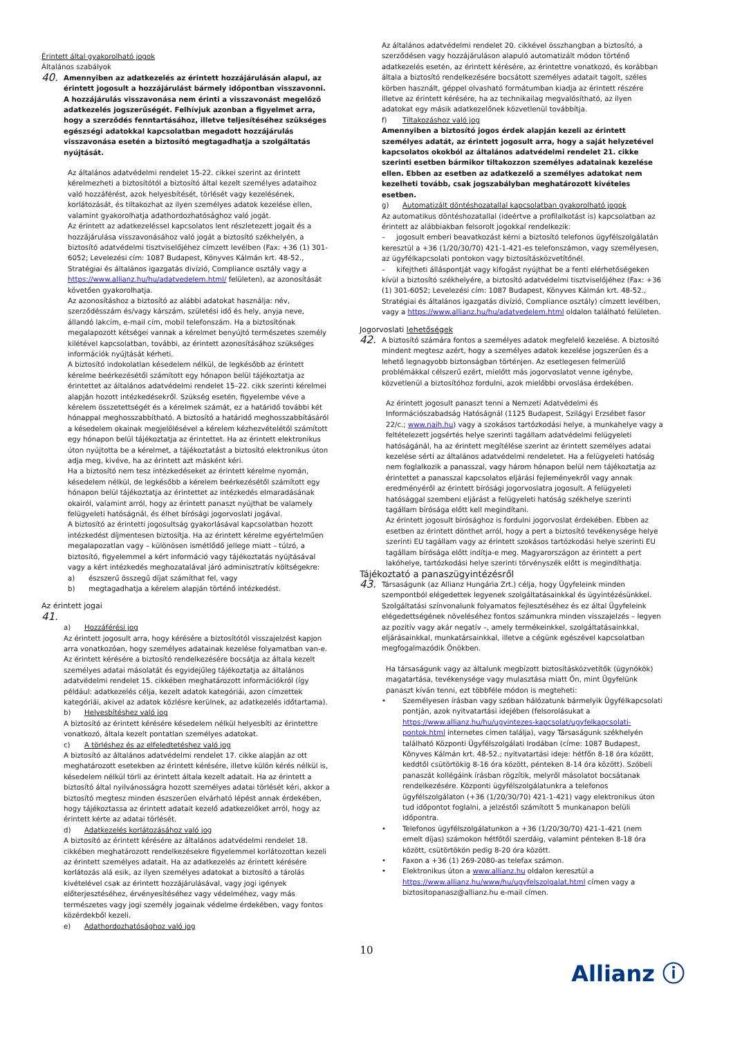Érintett által gyakorolható jogok
Általános szabályok
40.
Amennyiben az adatkezelés az érintett hozzájárulásán alapul, az érintett jogosult a hozzájárulást bármely időpontban visszavonni. A hozzájárulás visszavonása nem érinti a visszavonást megelőző adatkezelés jogszerűségét. Felhívjuk azonban a figyelmet arra, hogy a szerződés fenntartásához, illetve teljesítéséhez szükséges egészségi adatokkal kapcsolatban megadott hozzájárulás visszavonása esetén a biztosító megtagadhatja a szolgáltatás nyújtását.
Az általános adatvédelmi rendelet 15-22. cikkei szerint az érintett kérelmezheti a biztosítótól a biztosító által kezelt személyes adataihoz való hozzáférést, azok helyesbítését, törlését vagy kezelésének, korlátozását, és tiltakozhat az ilyen személyes adatok kezelése ellen, valamint gyakorolhatja adathordozhatósághoz való jogát.
Az érintett az adatkezeléssel kapcsolatos lent részletezett jogait és a hozzájárulása visszavonásához való jogát a biztosító székhelyén, a biztosító adatvédelmi tisztviselőjéhez címzett levélben (Fax: +36 (1) 301-6052; Levelezési cím: 1087 Budapest, Könyves Kálmán krt. 48-52., Stratégiai és általános igazgatás divízió, Compliance osztály vagy a https://www.allianz.hu/hu/adatvedelem.html/ felületen), az azonosítását követően gyakorolhatja.
Az azonosításhoz a biztosító az alábbi adatokat használja: név, szerződésszám és/vagy kárszám, születési idő és hely, anyja neve, állandó lakcím, e-mail cím, mobil telefonszám. Ha a biztosítónak megalapozott kétségei vannak a kérelmet benyújtó természetes személy kilétével kapcsolatban, további, az érintett azonosításához szükséges információk nyújtását kérheti.
A biztosító indokolatlan késedelem nélkül, de legkésőbb az érintett kérelme beérkezésétől számított egy hónapon belül tájékoztatja az érintettet az általános adatvédelmi rendelet 15–22. cikk szerinti kérelmei alapján hozott intézkedésekről. Szükség esetén, figyelembe véve a kérelem összetettségét és a kérelmek számát, ez a határidő további két hónappal meghosszabbítható. A biztosító a határidő meghosszabbításáról a késedelem okainak megjelölésével a kérelem kézhezvételétől számított egy hónapon belül tájékoztatja az érintettet. Ha az érintett elektronikus úton nyújtotta be a kérelmet, a tájékoztatást a biztosító elektronikus úton adja meg, kivéve, ha az érintett azt másként kéri.
Ha a biztosító nem tesz intézkedéseket az érintett kérelme nyomán, késedelem nélkül, de legkésőbb a kérelem beérkezésétől számított egy hónapon belül tájékoztatja az érintettet az intézkedés elmaradásának okairól, valamint arról, hogy az érintett panaszt nyújthat be valamely felügyeleti hatóságnál, és élhet bírósági jogorvoslati jogával.
A biztosító az érintetti jogosultság gyakorlásával kapcsolatban hozott intézkedést díjmentesen biztosítja. Ha az érintett kérelme egyértelműen megalapozatlan vagy – különösen ismétlődő jellege miatt – túlzó, a biztosító, figyelemmel a kért információ vagy tájékoztatás nyújtásával vagy a kért intézkedés meghozatalával járó adminisztratív költségekre:
a) észszerű összegű díjat számíthat fel, vagy
b) megtagadhatja a kérelem alapján történő intézkedést.
Az érintett jogai
41.
a) Hozzáférési jog
Az érintett jogosult arra, hogy kérésére a biztosítótól visszajelzést kapjon arra vonatkozóan, hogy személyes adatainak kezelése folyamatban van-e. Az érintett kérésére a biztosító rendelkezésére bocsátja az általa kezelt személyes adatai másolatát és egyidejűleg tájékoztatja az általános adatvédelmi rendelet 15. cikkében meghatározott információkról (így például: adatkezelés célja, kezelt adatok kategóriái, azon címzettek kategóriái, akivel az adatok közlésre kerülnek, az adatkezelés időtartama).
b) Helyesbítéshez való jog
A biztosító az érintett kérésére késedelem nélkül helyesbíti az érintettre vonatkozó, általa kezelt pontatlan személyes adatokat.
c) A törléshez és az elfeledtetéshez való jog
A biztosító az általános adatvédelmi rendelet 17. cikke alapján az ott meghatározott esetekben az érintett kérésére, illetve külön kérés nélkül is, késedelem nélkül törli az érintett általa kezelt adatait. Ha az érintett a biztosító által nyilvánosságra hozott személyes adatai törlését kéri, akkor a biztosító megtesz minden észszerűen elvárható lépést annak érdekében, hogy tájékoztassa az érintett adatait kezelő adatkezelőket arról, hogy az érintett kérte az adatai törlését.
d) Adatkezelés korlátozásához való jog
A biztosító az érintett kérésére az általános adatvédelmi rendelet 18. cikkében meghatározott rendelkezésekre figyelemmel korlátozottan kezeli az érintett személyes adatait. Ha az adatkezelés az érintett kérésére korlátozás alá esik, az ilyen személyes adatokat a biztosító a tárolás kivételével csak az érintett hozzájárulásával, vagy jogi igények előterjesztéséhez, érvényesítéséhez vagy védelméhez, vagy más természetes vagy jogi személy jogainak védelme érdekében, vagy fontos közérdekből kezeli.
e) Adathordozhatósághoz való jog
Az általános adatvédelmi rendelet 20. cikkével összhangban a biztosító, a szerződésen vagy hozzájáruláson alapuló automatizált módon történő adatkezelés esetén, az érintett kérésére, az érintettre vonatkozó, és korábban általa a biztosító rendelkezésére bocsátott személyes adatait tagolt, széles körben használt, géppel olvasható formátumban kiadja az érintett részére illetve az érintett kérésére, ha az technikailag megvalósítható, az ilyen adatokat egy másik adatkezelőnek közvetlenül továbbítja.
f) Tiltakozáshoz való jog
Amennyiben a biztosító jogos érdek alapján kezeli az érintett személyes adatát, az érintett jogosult arra, hogy a saját helyzetével kapcsolatos okokból az általános adatvédelmi rendelet 21. cikke szerinti esetben bármikor tiltakozzon személyes adatainak kezelése ellen. Ebben az esetben az adatkezelő a személyes adatokat nem kezelheti tovább, csak jogszabályban meghatározott kivételes esetben.
g) Automatizált döntéshozatallal kapcsolatban gyakorolható jogok
Az automatikus döntéshozatallal (ideértve a profilalkotást is) kapcsolatban az érintett az alábbiakban felsorolt jogokkal rendelkezik:
– jogosult emberi beavatkozást kérni a biztosító telefonos ügyfélszolgálatán keresztül a +36 (1/20/30/70) 421-1-421-es telefonszámon, vagy személyesen, az ügyfélkapcsolati pontokon vagy biztosításközvetítőnél.
– kifejtheti álláspontját vagy kifogást nyújthat be a fenti elérhetőségeken kívül a biztosító székhelyére, a biztosító adatvédelmi tisztviselőjéhez (Fax: +36 (1) 301-6052; Levelezési cím: 1087 Budapest, Könyves Kálmán krt. 48-52., Stratégiai és általános igazgatás divízió, Compliance osztály) címzett levélben, vagy a https://www.allianz.hu/hu/adatvedelem.html oldalon található felületen.
Jogorvoslati lehetőségek
42.
A biztosító számára fontos a személyes adatok megfelelő kezelése. A biztosító mindent megtesz azért, hogy a személyes adatok kezelése jogszerűen és a lehető legnagyobb biztonságban történjen. Az esetlegesen felmerülő problémákkal célszerű ezért, mielőtt más jogorvoslatot venne igénybe, közvetlenül a biztosítóhoz fordulni, azok mielőbbi orvoslása érdekében.
Az érintett jogosult panaszt tenni a Nemzeti Adatvédelmi és Információszabadság Hatóságnál (1125 Budapest, Szilágyi Erzsébet fasor 22/c.; www.naih.hu) vagy a szokásos tartózkodási helye, a munkahelye vagy a feltételezett jogsértés helye szerinti tagállam adatvédelmi felügyeleti hatóságánál, ha az érintett megítélése szerint az érintett személyes adatai kezelése sérti az általános adatvédelmi rendeletet. Ha a felügyeleti hatóság nem foglalkozik a panasszal, vagy három hónapon belül nem tájékoztatja az érintettet a panasszal kapcsolatos eljárási fejleményekről vagy annak eredményéről az érintett bírósági jogorvoslatra jogosult. A felügyeleti hatósággal szembeni eljárást a felügyeleti hatóság székhelye szerinti tagállam bírósága előtt kell megindítani.
Az érintett jogosult bírósághoz is fordulni jogorvoslat érdekében. Ebben az esetben az érintett dönthet arról, hogy a pert a biztosító tevékenysége helye szerinti EU tagállam vagy az érintett szokásos tartózkodási helye szerinti EU tagállam bírósága előtt indítja-e meg. Magyarországon az érintett a pert lakóhelye, tartózkodási helye szerinti törvényszék előtt is megindíthatja.
Tájékoztató a panaszügyintézésről
43.
Társaságunk (az Allianz Hungária Zrt.) célja, hogy Ügyfeleink minden szempontból elégedettek legyenek szolgáltatásainkkal és ügyintézésünkkel. Szolgáltatási színvonalunk folyamatos fejlesztéséhez és ez által Ügyfeleink elégedettségének növeléséhez fontos számunkra minden visszajelzés – legyen az pozitív vagy akár negatív –, amely termékeinkkel, szolgáltatásainkkal, eljárásainkkal, munkatársainkkal, illetve a cégünk egészével kapcsolatban megfogalmazódik Önökben.
Ha társaságunk vagy az általunk megbízott biztosításközvetítők (ügynökök) magatartása, tevékenysége vagy mulasztása miatt Ön, mint Ügyfelünk panaszt kíván tenni, ezt többféle módon is megteheti:
• Személyesen írásban vagy szóban hálózatunk bármelyik Ügyfélkapcsolati pontján, azok nyitvatartási idejében (felsorolásukat a https://www.allianz.hu/hu/ugyintezes-kapcsolat/ugyfelkapcsolati-pontok.html internetes címen találja), vagy Társaságunk székhelyén található Központi Ügyfélszolgálati Irodában (címe: 1087 Budapest, Könyves Kálmán krt. 48-52.; nyitvatartási ideje: hétfőn 8-18 óra között, keddtől csütörtökig 8-16 óra között, pénteken 8-14 óra között). Szóbeli panaszát kollégáink írásban rögzítik, melyről másolatot bocsátanak rendelkezésére. Központi ügyfélszolgálatunkra a telefonos ügyfélszolgálaton (+36 (1/20/30/70) 421-1-421) vagy elektronikus úton tud időpontot foglalni, a jelzéstől számított 5 munkanapon belüli időpontra.
• Telefonos ügyfélszolgálatunkon a +36 (1/20/30/70) 421-1-421 (nem emelt díjas) számokon hétfőtől szerdáig, valamint pénteken 8-18 óra között, csütörtökön pedig 8-20 óra között.
• Faxon a +36 (1) 269-2080-as telefax számon.
• Elektronikus úton a www.allianz.hu oldalon keresztül a https://www.allianz.hu/www/hu/ugyfelszolgalat.html címen vagy a biztositopanasz@allianz.hu e-mail címen.
10
Allianz ⓘ